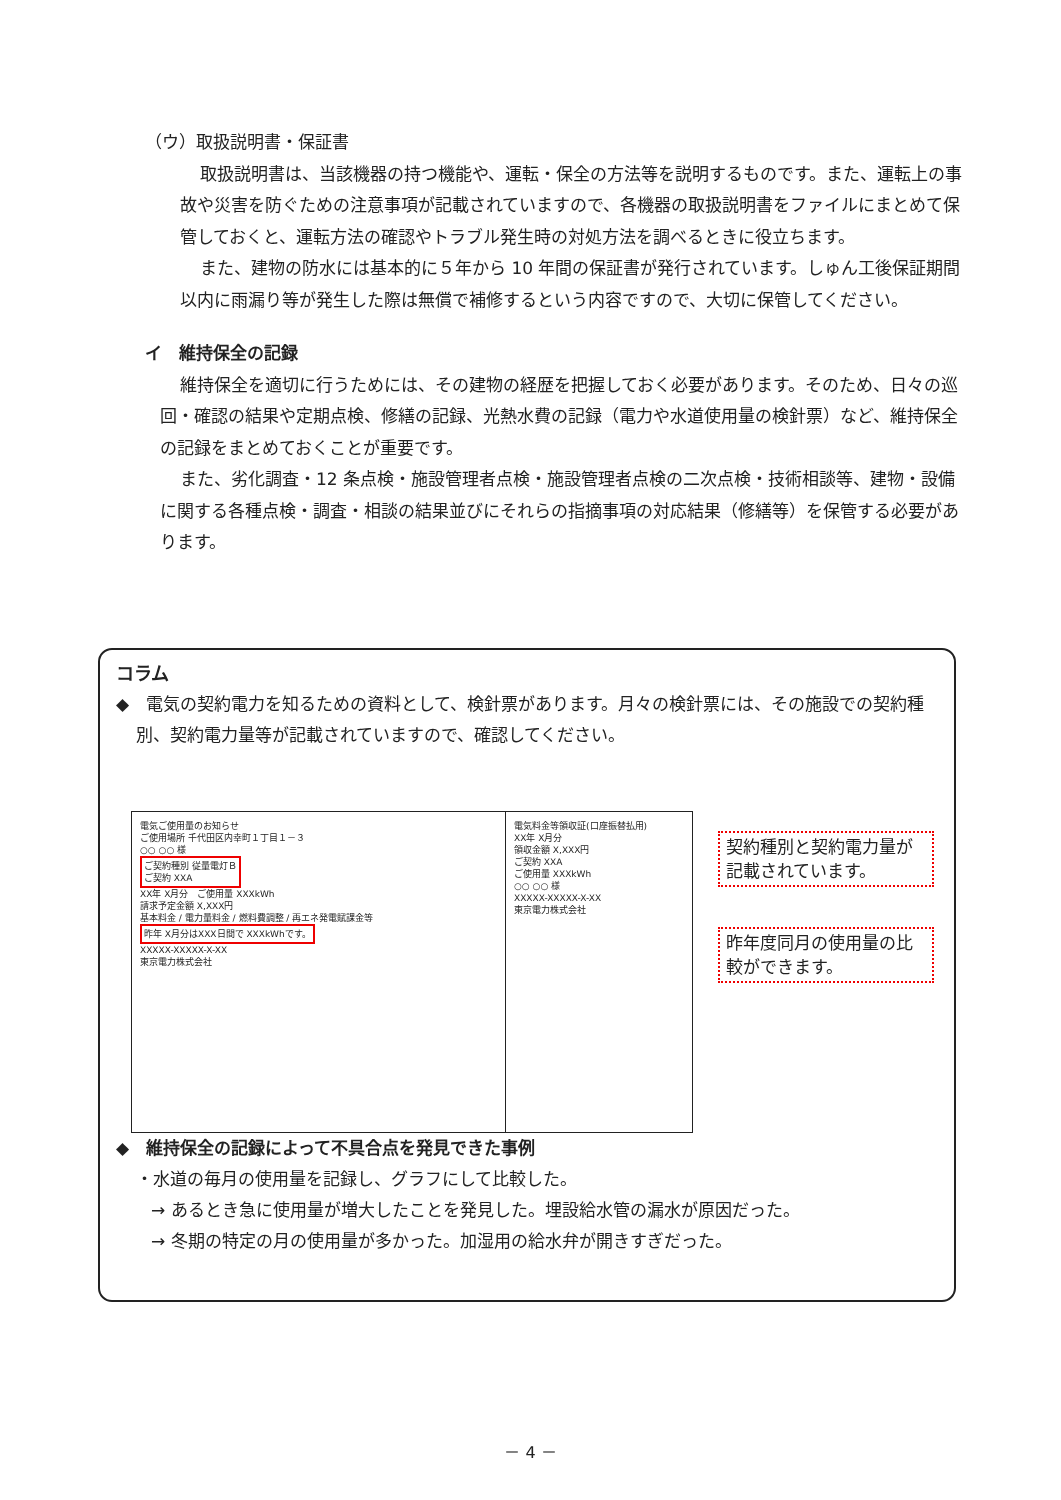（ウ）取扱説明書・保証書
取扱説明書は、当該機器の持つ機能や、運転・保全の方法等を説明するものです。また、運転上の事故や災害を防ぐための注意事項が記載されていますので、各機器の取扱説明書をファイルにまとめて保管しておくと、運転方法の確認やトラブル発生時の対処方法を調べるときに役立ちます。
また、建物の防水には基本的に５年から 10 年間の保証書が発行されています。しゅん工後保証期間以内に雨漏り等が発生した際は無償で補修するという内容ですので、大切に保管してください。
イ　維持保全の記録
維持保全を適切に行うためには、その建物の経歴を把握しておく必要があります。そのため、日々の巡回・確認の結果や定期点検、修繕の記録、光熱水費の記録（電力や水道使用量の検針票）など、維持保全の記録をまとめておくことが重要です。
また、劣化調査・12 条点検・施設管理者点検・施設管理者点検の二次点検・技術相談等、建物・設備に関する各種点検・調査・相談の結果並びにそれらの指摘事項の対応結果（修繕等）を保管する必要があります。
コラム
◆　電気の契約電力を知るための資料として、検針票があります。月々の検針票には、その施設での契約種別、契約電力量等が記載されていますので、確認してください。
電気ご使用量のお知らせ
ご使用場所 千代田区内幸町１丁目１－３
○○ ○○ 様
ご契約種別 従量電灯Ｂ
ご契約 XXA
XX年 X月分　ご使用量 XXXkWh
請求予定金額 X,XXX円
基本料金 / 電力量料金 / 燃料費調整 / 再エネ発電賦課金等
昨年 X月分はXXX日間で XXXkWhです。
XXXXX-XXXXX-X-XX
東京電力株式会社
電気料金等領収証(口座振替払用)
XX年 X月分
領収金額 X,XXX円
ご契約 XXA
ご使用量 XXXkWh
○○ ○○ 様
XXXXX-XXXXX-X-XX
東京電力株式会社
契約種別と契約電力量が記載されています。
昨年度同月の使用量の比較ができます。
◆　維持保全の記録によって不具合点を発見できた事例
・水道の毎月の使用量を記録し、グラフにして比較した。
→ あるとき急に使用量が増大したことを発見した。埋設給水管の漏水が原因だった。
→ 冬期の特定の月の使用量が多かった。加湿用の給水弁が開きすぎだった。
－ 4 －